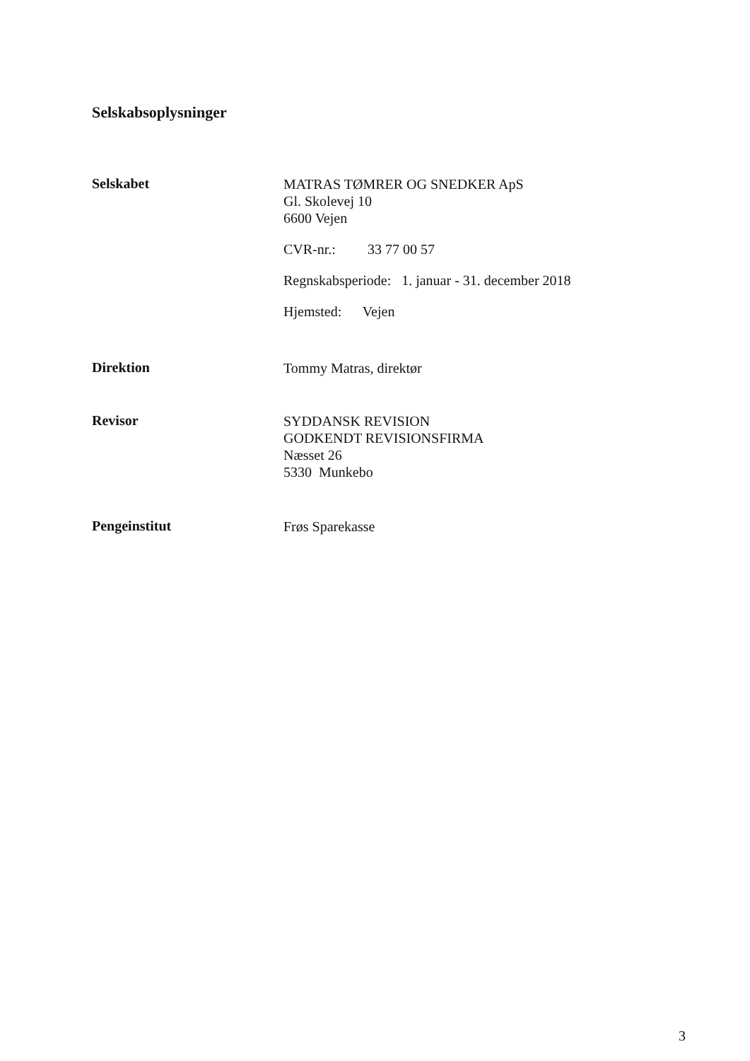Selskabsoplysninger
Selskabet
MATRAS TØMRER OG SNEDKER ApS
Gl. Skolevej 10
6600 Vejen
CVR-nr.: 33 77 00 57
Regnskabsperiode: 1. januar - 31. december 2018
Hjemsted: Vejen
Direktion
Tommy Matras, direktør
Revisor
SYDDANSK REVISION
GODKENDT REVISIONSFIRMA
Næsset 26
5330 Munkebo
Pengeinstitut
Frøs Sparekasse
3